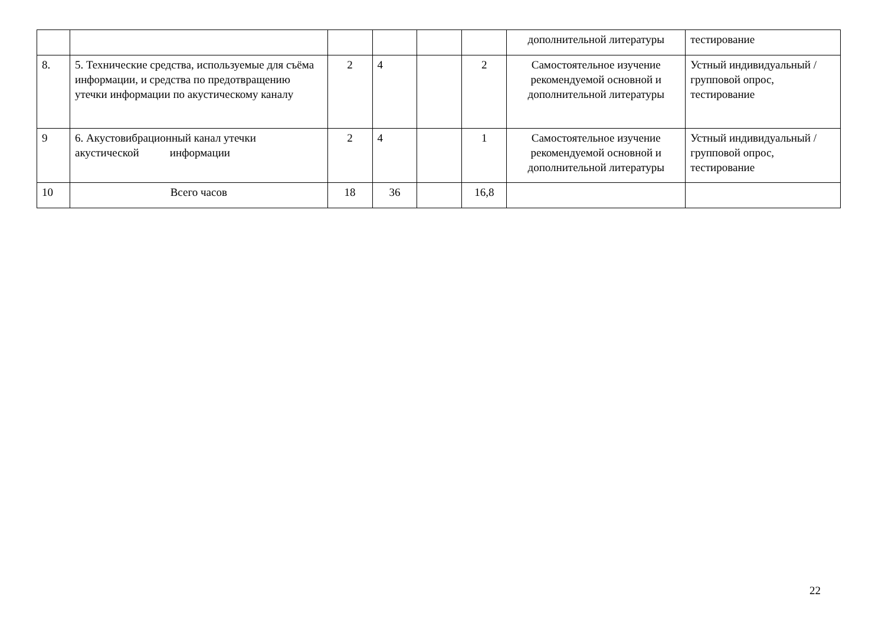| | | | | | | дополнительной литературы | тестирование |
| 8. | 5. Технические средства, используемые для съёма информации, и средства по предотвращению утечки информации по акустическому каналу | 2 | 4 | | 2 | Самостоятельное изучение рекомендуемой основной и дополнительной литературы | Устный индивидуальный / групповой опрос, тестирование |
| 9 | 6. Акустовибрационный канал утечки акустической информации | 2 | 4 | | 1 | Самостоятельное изучение рекомендуемой основной и дополнительной литературы | Устный индивидуальный / групповой опрос, тестирование |
| 10 | Всего часов | 18 | 36 | | 16,8 | | |
22